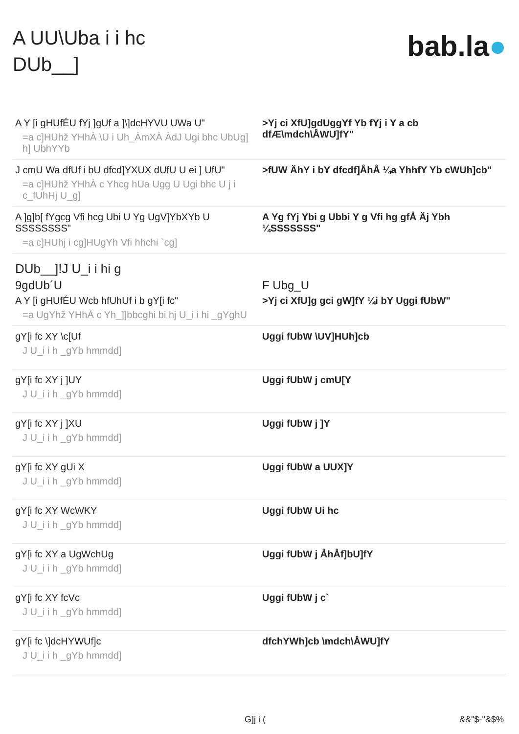A UU\Uba i i hc
DUb__]
bab.la●
| A Y [i gHUfÉU fYj ]gUf a ]\]dcHYVU UWa U" =a c]HUhž YHhÀ \U i Uh_ÀmXÀ ÀdJ Ugi bhc UbUg] h] UbhYYb | >Yj ci XfU]gdUggYf Yb fYj i Y a cb dfÆ\mdch\ÅWU]fY" |
| J cmU Wa dfUf i bU dfcd]YXUX dUfU U ei ] UfU" =a c]HUhž YHhÀ c Yhcg hUa Ugg U Ugi bhc U j i c_fUhHj U_g] | >fUW ÄhY i bY dfcdf]ÅhÅ ¼a YhhfY Yb cWUh]cb" |
| A ]g]b[ fYgcg Vfi hcg Ubi U Yg UgV]YbXYb U SSSSSSSS" =a c]HUhj i cg]HUgYh Vfi hhchi `cg] | A Yg fYj Ybi g Ubbi Y g Vfi hg gfÅ Äj Ybh ¼SSSSSSS" |
| DUb__]!J U_i i hi g 9gdUb´U A Y [i gHUfÉU Wcb hfUhUf i b gY[i fc" =a UgYhž YHhÀ c Yh_]]bbcghi bi hj U_i i hi _gYghU | F Ubg_U >Yj ci XfU]g gci gW]fY ¼i bY Uggi fUbW" |
| gY[i fc XY \c[Uf J U_i i h _gYb hmmdd] | Uggi fUbW \UV]HUh]cb |
| gY[i fc XY j ]UY J U_i i h _gYb hmmdd] | Uggi fUbW j cmU[Y |
| gY[i fc XY j ]XU J U_i i h _gYb hmmdd] | Uggi fUbW j ]Y |
| gY[i fc XY gUi X J U_i i h _gYb hmmdd] | Uggi fUbW a UUX]Y |
| gY[i fc XY WcWKY J U_i i h _gYb hmmdd] | Uggi fUbW Ui hc |
| gY[i fc XY a UgWchUg J U_i i h _gYb hmmdd] | Uggi fUbW j ÅhÅf]bU]fY |
| gY[i fc XY fcVc J U_i i h _gYb hmmdd] | Uggi fUbW j c` |
| gY[i fc \]dcHYWUf]c J U_i i h _gYb hmmdd] | dfchYWh]cb \mdch\ÅWU]fY |
G]j i (&&"$-"&$%